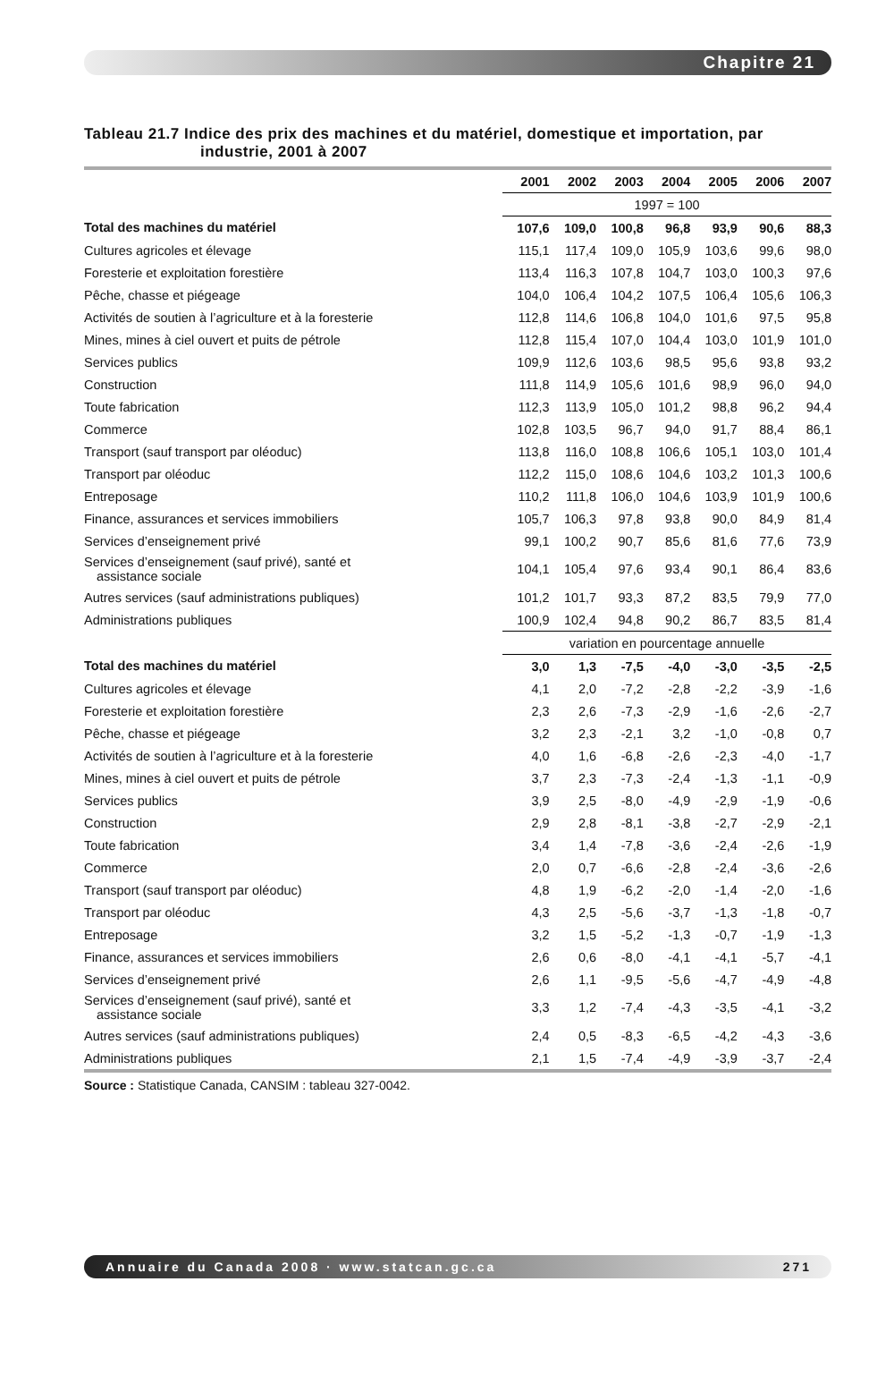Chapitre 21
Tableau 21.7 Indice des prix des machines et du matériel, domestique et importation, par industrie, 2001 à 2007
| | 2001 | 2002 | 2003 | 2004 | 2005 | 2006 | 2007 |
| --- | --- | --- | --- | --- | --- | --- | --- |
| | 1997 = 100 | | | | | | |
| Total des machines du matériel | 107,6 | 109,0 | 100,8 | 96,8 | 93,9 | 90,6 | 88,3 |
| Cultures agricoles et élevage | 115,1 | 117,4 | 109,0 | 105,9 | 103,6 | 99,6 | 98,0 |
| Foresterie et exploitation forestière | 113,4 | 116,3 | 107,8 | 104,7 | 103,0 | 100,3 | 97,6 |
| Pêche, chasse et piégeage | 104,0 | 106,4 | 104,2 | 107,5 | 106,4 | 105,6 | 106,3 |
| Activités de soutien à l’agriculture et à la foresterie | 112,8 | 114,6 | 106,8 | 104,0 | 101,6 | 97,5 | 95,8 |
| Mines, mines à ciel ouvert et puits de pétrole | 112,8 | 115,4 | 107,0 | 104,4 | 103,0 | 101,9 | 101,0 |
| Services publics | 109,9 | 112,6 | 103,6 | 98,5 | 95,6 | 93,8 | 93,2 |
| Construction | 111,8 | 114,9 | 105,6 | 101,6 | 98,9 | 96,0 | 94,0 |
| Toute fabrication | 112,3 | 113,9 | 105,0 | 101,2 | 98,8 | 96,2 | 94,4 |
| Commerce | 102,8 | 103,5 | 96,7 | 94,0 | 91,7 | 88,4 | 86,1 |
| Transport (sauf transport par oléoduc) | 113,8 | 116,0 | 108,8 | 106,6 | 105,1 | 103,0 | 101,4 |
| Transport par oléoduc | 112,2 | 115,0 | 108,6 | 104,6 | 103,2 | 101,3 | 100,6 |
| Entreposage | 110,2 | 111,8 | 106,0 | 104,6 | 103,9 | 101,9 | 100,6 |
| Finance, assurances et services immobiliers | 105,7 | 106,3 | 97,8 | 93,8 | 90,0 | 84,9 | 81,4 |
| Services d’enseignement privé | 99,1 | 100,2 | 90,7 | 85,6 | 81,6 | 77,6 | 73,9 |
| Services d’enseignement (sauf privé), santé et assistance sociale | 104,1 | 105,4 | 97,6 | 93,4 | 90,1 | 86,4 | 83,6 |
| Autres services (sauf administrations publiques) | 101,2 | 101,7 | 93,3 | 87,2 | 83,5 | 79,9 | 77,0 |
| Administrations publiques | 100,9 | 102,4 | 94,8 | 90,2 | 86,7 | 83,5 | 81,4 |
| | variation en pourcentage annuelle | | | | | | |
| Total des machines du matériel | 3,0 | 1,3 | -7,5 | -4,0 | -3,0 | -3,5 | -2,5 |
| Cultures agricoles et élevage | 4,1 | 2,0 | -7,2 | -2,8 | -2,2 | -3,9 | -1,6 |
| Foresterie et exploitation forestière | 2,3 | 2,6 | -7,3 | -2,9 | -1,6 | -2,6 | -2,7 |
| Pêche, chasse et piégeage | 3,2 | 2,3 | -2,1 | 3,2 | -1,0 | -0,8 | 0,7 |
| Activités de soutien à l’agriculture et à la foresterie | 4,0 | 1,6 | -6,8 | -2,6 | -2,3 | -4,0 | -1,7 |
| Mines, mines à ciel ouvert et puits de pétrole | 3,7 | 2,3 | -7,3 | -2,4 | -1,3 | -1,1 | -0,9 |
| Services publics | 3,9 | 2,5 | -8,0 | -4,9 | -2,9 | -1,9 | -0,6 |
| Construction | 2,9 | 2,8 | -8,1 | -3,8 | -2,7 | -2,9 | -2,1 |
| Toute fabrication | 3,4 | 1,4 | -7,8 | -3,6 | -2,4 | -2,6 | -1,9 |
| Commerce | 2,0 | 0,7 | -6,6 | -2,8 | -2,4 | -3,6 | -2,6 |
| Transport (sauf transport par oléoduc) | 4,8 | 1,9 | -6,2 | -2,0 | -1,4 | -2,0 | -1,6 |
| Transport par oléoduc | 4,3 | 2,5 | -5,6 | -3,7 | -1,3 | -1,8 | -0,7 |
| Entreposage | 3,2 | 1,5 | -5,2 | -1,3 | -0,7 | -1,9 | -1,3 |
| Finance, assurances et services immobiliers | 2,6 | 0,6 | -8,0 | -4,1 | -4,1 | -5,7 | -4,1 |
| Services d’enseignement privé | 2,6 | 1,1 | -9,5 | -5,6 | -4,7 | -4,9 | -4,8 |
| Services d’enseignement (sauf privé), santé et assistance sociale | 3,3 | 1,2 | -7,4 | -4,3 | -3,5 | -4,1 | -3,2 |
| Autres services (sauf administrations publiques) | 2,4 | 0,5 | -8,3 | -6,5 | -4,2 | -4,3 | -3,6 |
| Administrations publiques | 2,1 | 1,5 | -7,4 | -4,9 | -3,9 | -3,7 | -2,4 |
Source : Statistique Canada, CANSIM : tableau 327-0042.
Annuaire du Canada 2008 · www.statcan.gc.ca 271